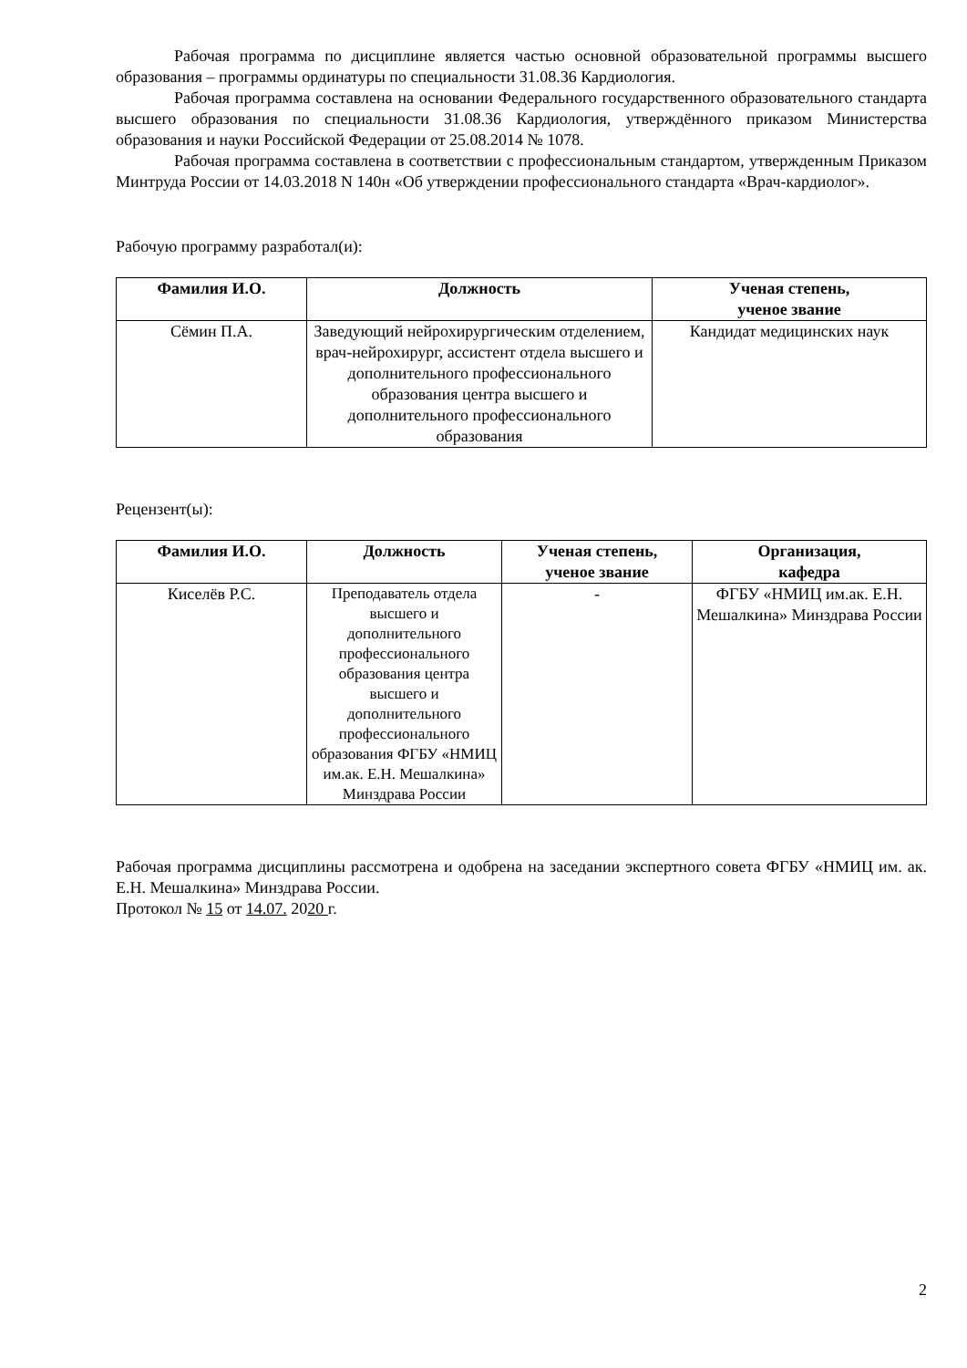Рабочая программа по дисциплине является частью основной образовательной программы высшего образования – программы ординатуры по специальности 31.08.36 Кардиология.
Рабочая программа составлена на основании Федерального государственного образовательного стандарта высшего образования по специальности 31.08.36 Кардиология, утверждённого приказом Министерства образования и науки Российской Федерации от 25.08.2014 № 1078.
Рабочая программа составлена в соответствии с профессиональным стандартом, утвержденным Приказом Минтруда России от 14.03.2018 N 140н «Об утверждении профессионального стандарта «Врач-кардиолог».
Рабочую программу разработал(и):
| Фамилия И.О. | Должность | Ученая степень, ученое звание |
| --- | --- | --- |
| Сёмин П.А. | Заведующий нейрохирургическим отделением, врач-нейрохирург, ассистент отдела высшего и дополнительного профессионального образования центра высшего и дополнительного профессионального образования | Кандидат медицинских наук |
Рецензент(ы):
| Фамилия И.О. | Должность | Ученая степень, ученое звание | Организация, кафедра |
| --- | --- | --- | --- |
| Киселёв Р.С. | Преподаватель отдела высшего и дополнительного профессионального образования центра высшего и дополнительного профессионального образования ФГБУ «НМИЦ им.ак. Е.Н. Мешалкина» Минздрава России | - | ФГБУ «НМИЦ им.ак. Е.Н. Мешалкина» Минздрава России |
Рабочая программа дисциплины рассмотрена и одобрена на заседании экспертного совета ФГБУ «НМИЦ им. ак. Е.Н. Мешалкина» Минздрава России.
Протокол № 15 от 14.07. 2020 г.
2